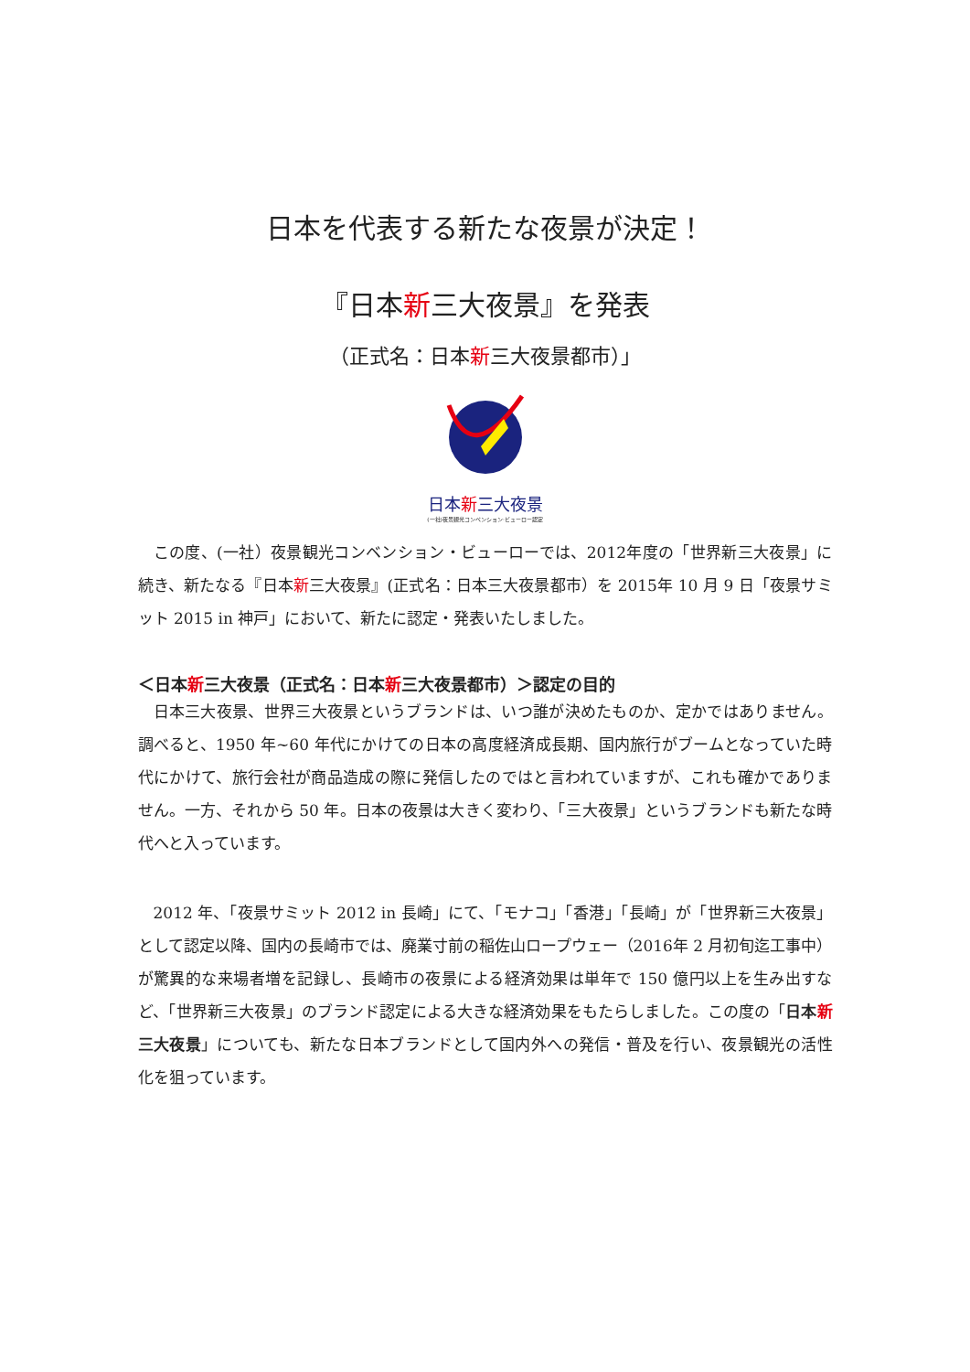日本を代表する新たな夜景が決定！
『日本新三大夜景』を発表
（正式名：日本新三大夜景都市）」
日本新三大夜景
(一社)夜景観光コンベンション·ビューロー認定
この度、(一社）夜景観光コンベンション・ビューローでは、2012年度の「世界新三大夜景」に続き、新たなる『日本新三大夜景』(正式名：日本三大夜景都市）を 2015年 10 月 9 日「夜景サミット 2015 in 神戸」において、新たに認定・発表いたしました。
＜日本新三大夜景（正式名：日本新三大夜景都市）＞認定の目的
日本三大夜景、世界三大夜景というブランドは、いつ誰が決めたものか、定かではありません。調べると、1950 年~60 年代にかけての日本の高度経済成長期、国内旅行がブームとなっていた時代にかけて、旅行会社が商品造成の際に発信したのではと言われていますが、これも確かでありません。一方、それから 50 年。日本の夜景は大きく変わり、「三大夜景」というブランドも新たな時代へと入っています。
2012 年、「夜景サミット 2012 in 長崎」にて、「モナコ」「香港」「長崎」が「世界新三大夜景」として認定以降、国内の長崎市では、廃業寸前の稲佐山ロープウェー（2016年 2 月初旬迄工事中）が驚異的な来場者増を記録し、長崎市の夜景による経済効果は単年で 150 億円以上を生み出すなど、「世界新三大夜景」のブランド認定による大きな経済効果をもたらしました。この度の「日本新三大夜景」についても、新たな日本ブランドとして国内外への発信・普及を行い、夜景観光の活性化を狙っています。